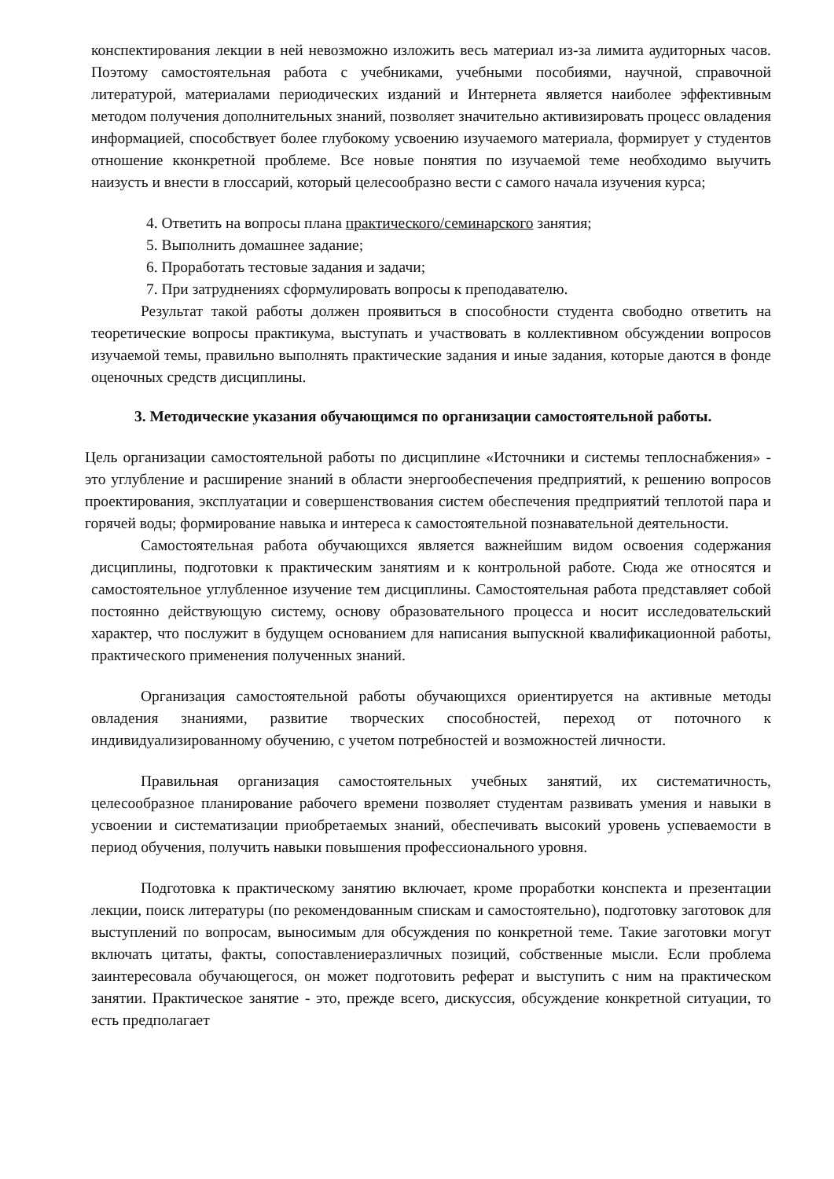конспектирования лекции в ней невозможно изложить весь материал из-за лимита аудиторных часов. Поэтому самостоятельная работа с учебниками, учебными пособиями, научной, справочной литературой, материалами периодических изданий и Интернета является наиболее эффективным методом получения дополнительных знаний, позволяет значительно активизировать процесс овладения информацией, способствует более глубокому усвоению изучаемого материала, формирует у студентов отношение кконкретной проблеме. Все новые понятия по изучаемой теме необходимо выучить наизусть и внести в глоссарий, который целесообразно вести с самого начала изучения курса;
4. Ответить на вопросы плана практического/семинарского занятия;
5. Выполнить домашнее задание;
6. Проработать тестовые задания и задачи;
7. При затруднениях сформулировать вопросы к преподавателю.
Результат такой работы должен проявиться в способности студента свободно ответить на теоретические вопросы практикума, выступать и участвовать в коллективном обсуждении вопросов изучаемой темы, правильно выполнять практические задания и иные задания, которые даются в фонде оценочных средств дисциплины.
3. Методические указания обучающимся по организации самостоятельной работы.
Цель организации самостоятельной работы по дисциплине «Источники и системы теплоснабжения» - это углубление и расширение знаний в области энергообеспечения предприятий, к решению вопросов проектирования, эксплуатации и совершенствования систем обеспечения предприятий теплотой пара и горячей воды; формирование навыка и интереса к самостоятельной познавательной деятельности.
Самостоятельная работа обучающихся является важнейшим видом освоения содержания дисциплины, подготовки к практическим занятиям и к контрольной работе. Сюда же относятся и самостоятельное углубленное изучение тем дисциплины. Самостоятельная работа представляет собой постоянно действующую систему, основу образовательного процесса и носит исследовательский характер, что послужит в будущем основанием для написания выпускной квалификационной работы, практического применения полученных знаний.
Организация самостоятельной работы обучающихся ориентируется на активные методы овладения знаниями, развитие творческих способностей, переход от поточного к индивидуализированному обучению, с учетом потребностей и возможностей личности.
Правильная организация самостоятельных учебных занятий, их систематичность, целесообразное планирование рабочего времени позволяет студентам развивать умения и навыки в усвоении и систематизации приобретаемых знаний, обеспечивать высокий уровень успеваемости в период обучения, получить навыки повышения профессионального уровня.
Подготовка к практическому занятию включает, кроме проработки конспекта и презентации лекции, поиск литературы (по рекомендованным спискам и самостоятельно), подготовку заготовок для выступлений по вопросам, выносимым для обсуждения по конкретной теме. Такие заготовки могут включать цитаты, факты, сопоставлениеразличных позиций, собственные мысли. Если проблема заинтересовала обучающегося, он может подготовить реферат и выступить с ним на практическом занятии. Практическое занятие - это, прежде всего, дискуссия, обсуждение конкретной ситуации, то есть предполагает